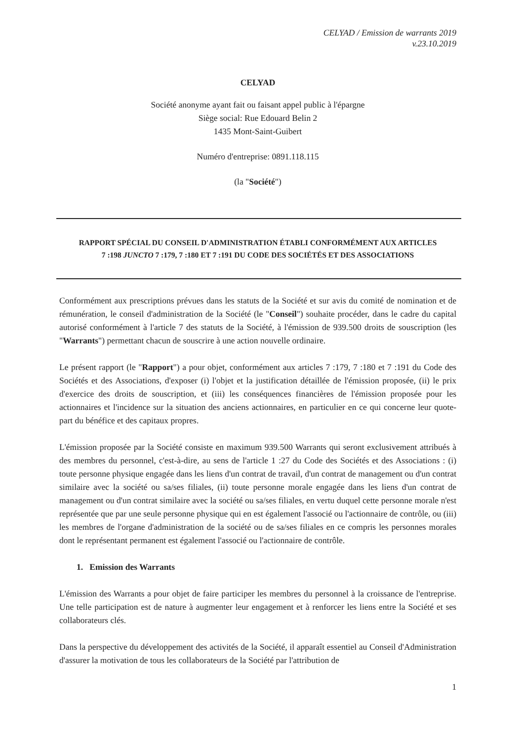CELYAD / Emission de warrants 2019
v.23.10.2019
CELYAD
Société anonyme ayant fait ou faisant appel public à l'épargne
Siège social: Rue Edouard Belin 2
1435 Mont-Saint-Guibert
Numéro d'entreprise: 0891.118.115
(la "Société")
RAPPORT SPÉCIAL DU CONSEIL D'ADMINISTRATION ÉTABLI CONFORMÉMENT AUX ARTICLES
7 :198 JUNCTO 7 :179, 7 :180 ET 7 :191 DU CODE DES SOCIÉTÉS ET DES ASSOCIATIONS
Conformément aux prescriptions prévues dans les statuts de la Société et sur avis du comité de nomination et de rémunération, le conseil d'administration de la Société (le "Conseil") souhaite procéder, dans le cadre du capital autorisé conformément à l'article 7 des statuts de la Société, à l'émission de 939.500 droits de souscription (les "Warrants") permettant chacun de souscrire à une action nouvelle ordinaire.
Le présent rapport (le "Rapport") a pour objet, conformément aux articles 7 :179, 7 :180 et 7 :191 du Code des Sociétés et des Associations, d'exposer (i) l'objet et la justification détaillée de l'émission proposée, (ii) le prix d'exercice des droits de souscription, et (iii) les conséquences financières de l'émission proposée pour les actionnaires et l'incidence sur la situation des anciens actionnaires, en particulier en ce qui concerne leur quote-part du bénéfice et des capitaux propres.
L'émission proposée par la Société consiste en maximum 939.500 Warrants qui seront exclusivement attribués à des membres du personnel, c'est-à-dire, au sens de l'article 1 :27 du Code des Sociétés et des Associations : (i) toute personne physique engagée dans les liens d'un contrat de travail, d'un contrat de management ou d'un contrat similaire avec la société ou sa/ses filiales, (ii) toute personne morale engagée dans les liens d'un contrat de management ou d'un contrat similaire avec la société ou sa/ses filiales, en vertu duquel cette personne morale n'est représentée que par une seule personne physique qui en est également l'associé ou l'actionnaire de contrôle, ou (iii) les membres de l'organe d'administration de la société ou de sa/ses filiales en ce compris les personnes morales dont le représentant permanent est également l'associé ou l'actionnaire de contrôle.
1. Emission des Warrants
L'émission des Warrants a pour objet de faire participer les membres du personnel à la croissance de l'entreprise. Une telle participation est de nature à augmenter leur engagement et à renforcer les liens entre la Société et ses collaborateurs clés.
Dans la perspective du développement des activités de la Société, il apparaît essentiel au Conseil d'Administration d'assurer la motivation de tous les collaborateurs de la Société par l'attribution de
1